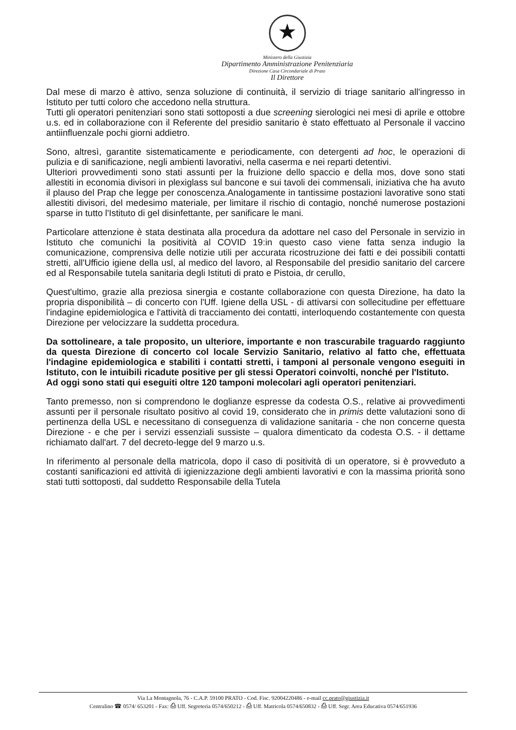★
Ministero della Giustizia
Dipartimento Amministrazione Penitenziaria
Direzione Casa Circondariale di Prato
Il Direttore
Dal mese di marzo è attivo, senza soluzione di continuità, il servizio di triage sanitario all'ingresso in Istituto per tutti coloro che accedono nella struttura.
Tutti gli operatori penitenziari sono stati sottoposti a due screening sierologici nei mesi di aprile e ottobre u.s. ed in collaborazione con il Referente del presidio sanitario è stato effettuato al Personale il vaccino antiinfluenzale pochi giorni addietro.
Sono, altresì, garantite sistematicamente e periodicamente, con detergenti ad hoc, le operazioni di pulizia e di sanificazione, negli ambienti lavorativi, nella caserma e nei reparti detentivi.
Ulteriori provvedimenti sono stati assunti per la fruizione dello spaccio e della mos, dove sono stati allestiti in economia divisori in plexiglass sul bancone e sui tavoli dei commensali, iniziativa che ha avuto il plauso del Prap che legge per conoscenza.Analogamente in tantissime postazioni lavorative sono stati allestiti divisori, del medesimo materiale, per limitare il rischio di contagio, nonché numerose postazioni sparse in tutto l'Istituto di gel disinfettante, per sanificare le mani.
Particolare attenzione è stata destinata alla procedura da adottare nel caso del Personale in servizio in Istituto che comunichi la positività al COVID 19:in questo caso viene fatta senza indugio la comunicazione, comprensiva delle notizie utili per accurata ricostruzione dei fatti e dei possibili contatti stretti, all'Ufficio igiene della usl, al medico del lavoro, al Responsabile del presidio sanitario del carcere ed al Responsabile tutela sanitaria degli Istituti di prato e Pistoia, dr cerullo,
Quest'ultimo, grazie alla preziosa sinergia e costante collaborazione con questa Direzione, ha dato la propria disponibilità – di concerto con l'Uff. Igiene della USL - di attivarsi con sollecitudine per effettuare l'indagine epidemiologica e l'attività di tracciamento dei contatti, interloquendo costantemente con questa Direzione per velocizzare la suddetta procedura.
Da sottolineare, a tale proposito, un ulteriore, importante e non trascurabile traguardo raggiunto da questa Direzione di concerto col locale Servizio Sanitario, relativo al fatto che, effettuata l'indagine epidemiologica e stabiliti i contatti stretti, i tamponi al personale vengono eseguiti in Istituto, con le intuibili ricadute positive per gli stessi Operatori coinvolti, nonché per l'Istituto.
Ad oggi sono stati qui eseguiti oltre 120 tamponi molecolari agli operatori penitenziari.
Tanto premesso, non si comprendono le doglianze espresse da codesta O.S., relative ai provvedimenti assunti per il personale risultato positivo al covid 19, considerato che in primis dette valutazioni sono di pertinenza della USL e necessitano di conseguenza di validazione sanitaria - che non concerne questa Direzione - e che per i servizi essenziali sussiste – qualora dimenticato da codesta O.S. - il dettame richiamato dall'art. 7 del decreto-legge del 9 marzo u.s.
In riferimento al personale della matricola, dopo il caso di positività di un operatore, si è provveduto a costanti sanificazioni ed attività di igienizzazione degli ambienti lavorativi e con la massima priorità sono stati tutti sottoposti, dal suddetto Responsabile della Tutela
Via La Montagnola, 76 - C.A.P. 59100 PRATO - Cod. Fisc. 92004220486 - e-mail cc.prato@giustizia.it
Centralino ☎ 0574/ 653201 - Fax: ⎙ Uff. Segreteria 0574/650212 - ⎙ Uff. Matricola 0574/650832 - ⎙ Uff. Segr. Area Educativa 0574/651936